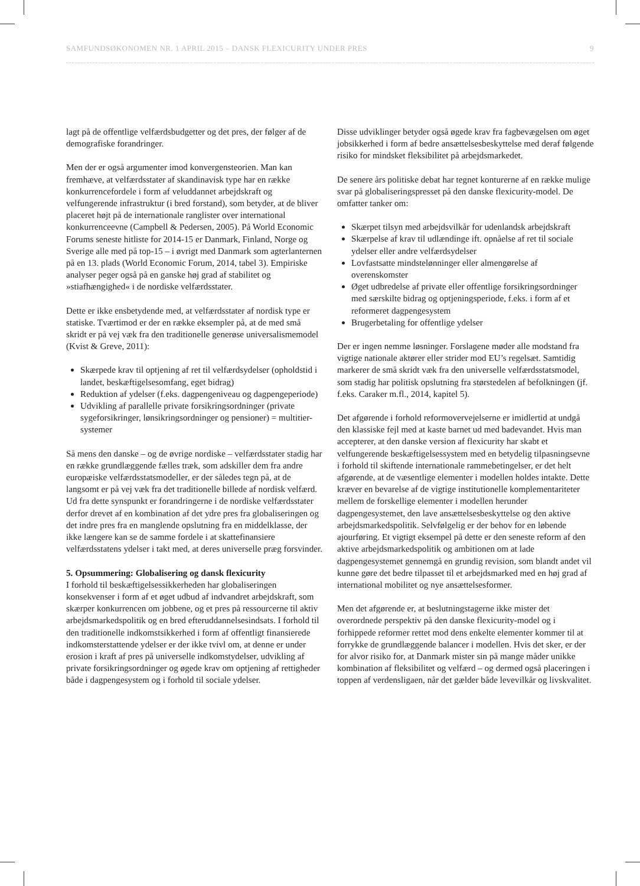SAMFUNDSØKONOMEN NR. 1 APRIL 2015 – DANSK FLEXICURITY UNDER PRES 9
lagt på de offentlige velfærdsbudgetter og det pres, der følger af de demografiske forandringer.
Men der er også argumenter imod konvergensteorien. Man kan fremhæve, at velfærdsstater af skandinavisk type har en række konkurrencefordele i form af veluddannet arbejdskraft og velfungerende infrastruktur (i bred forstand), som betyder, at de bliver placeret højt på de internationale ranglister over international konkurrenceevne (Campbell & Pedersen, 2005). På World Economic Forums seneste hitliste for 2014-15 er Danmark, Finland, Norge og Sverige alle med på top-15 – i øvrigt med Danmark som agterlanternen på en 13. plads (World Economic Forum, 2014, tabel 3). Empiriske analyser peger også på en ganske høj grad af stabilitet og »stiafhængighed« i de nordiske velfærdsstater.
Dette er ikke ensbetydende med, at velfærdsstater af nordisk type er statiske. Tværtimod er der en række eksempler på, at de med små skridt er på vej væk fra den traditionelle generøse universalismemodel (Kvist & Greve, 2011):
Skærpede krav til optjening af ret til velfærdsydelser (opholdstid i landet, beskæftigelsesomfang, eget bidrag)
Reduktion af ydelser (f.eks. dagpengeniveau og dagpengeperiode)
Udvikling af parallelle private forsikringsordninger (private sygeforsikringer, lønsikringsordninger og pensioner) = multitier-systemer
Så mens den danske – og de øvrige nordiske – velfærdsstater stadig har en række grundlæggende fælles træk, som adskiller dem fra andre europæiske velfærdsstatsmodeller, er der således tegn på, at de langsomt er på vej væk fra det traditionelle billede af nordisk velfærd. Ud fra dette synspunkt er forandringerne i de nordiske velfærdsstater derfor drevet af en kombination af det ydre pres fra globaliseringen og det indre pres fra en manglende opslutning fra en middelklasse, der ikke længere kan se de samme fordele i at skattefinansiere velfærdsstatens ydelser i takt med, at deres universelle præg forsvinder.
5. Opsummering: Globalisering og dansk flexicurity
I forhold til beskæftigelsessikkerheden har globaliseringen konsekvenser i form af et øget udbud af indvandret arbejdskraft, som skærper konkurrencen om jobbene, og et pres på ressourcerne til aktiv arbejdsmarkedspolitik og en bred efteruddannelsesindsats. I forhold til den traditionelle indkomstsikkerhed i form af offentligt finansierede indkomsterstattende ydelser er der ikke tvivl om, at denne er under erosion i kraft af pres på universelle indkomstydelser, udvikling af private forsikringsordninger og øgede krav om optjening af rettigheder både i dagpengesystem og i forhold til sociale ydelser.
Disse udviklinger betyder også øgede krav fra fagbevægelsen om øget jobsikkerhed i form af bedre ansættelsesbeskyttelse med deraf følgende risiko for mindsket fleksibilitet på arbejdsmarkedet.
De senere års politiske debat har tegnet konturerne af en række mulige svar på globaliseringspresset på den danske flexicurity-model. De omfatter tanker om:
Skærpet tilsyn med arbejdsvilkår for udenlandsk arbejdskraft
Skærpelse af krav til udlændinge ift. opnåelse af ret til sociale ydelser eller andre velfærdsydelser
Lovfastsatte mindstelønninger eller almengørelse af overenskomster
Øget udbredelse af private eller offentlige forsikringsordninger med særskilte bidrag og optjeningsperiode, f.eks. i form af et reformeret dagpengesystem
Brugerbetaling for offentlige ydelser
Der er ingen nemme løsninger. Forslagene møder alle modstand fra vigtige nationale aktører eller strider mod EU’s regelsæt. Samtidig markerer de små skridt væk fra den universelle velfærdsstatsmodel, som stadig har politisk opslutning fra størstedelen af befolkningen (jf. f.eks. Caraker m.fl., 2014, kapitel 5).
Det afgørende i forhold reformovervejelserne er imidlertid at undgå den klassiske fejl med at kaste barnet ud med badevandet. Hvis man accepterer, at den danske version af flexicurity har skabt et velfungerende beskæftigelsessystem med en betydelig tilpasningsevne i forhold til skiftende internationale rammebetingelser, er det helt afgørende, at de væsentlige elementer i modellen holdes intakte. Dette kræver en bevarelse af de vigtige institutionelle komplementariteter mellem de forskellige elementer i modellen herunder dagpengesystemet, den lave ansættelsesbeskyttelse og den aktive arbejdsmarkedspolitik. Selvfølgelig er der behov for en løbende ajourføring. Et vigtigt eksempel på dette er den seneste reform af den aktive arbejdsmarkedspolitik og ambitionen om at lade dagpengesystemet gennemgå en grundig revision, som blandt andet vil kunne gøre det bedre tilpasset til et arbejdsmarked med en høj grad af international mobilitet og nye ansættelsesformer.
Men det afgørende er, at beslutningstagerne ikke mister det overordnede perspektiv på den danske flexicurity-model og i forhippede reformer rettet mod dens enkelte elementer kommer til at forrykke de grundlæggende balancer i modellen. Hvis det sker, er der for alvor risiko for, at Danmark mister sin på mange måder unikke kombination af fleksibilitet og velfærd – og dermed også placeringen i toppen af verdensligaen, når det gælder både levevilkår og livskvalitet.